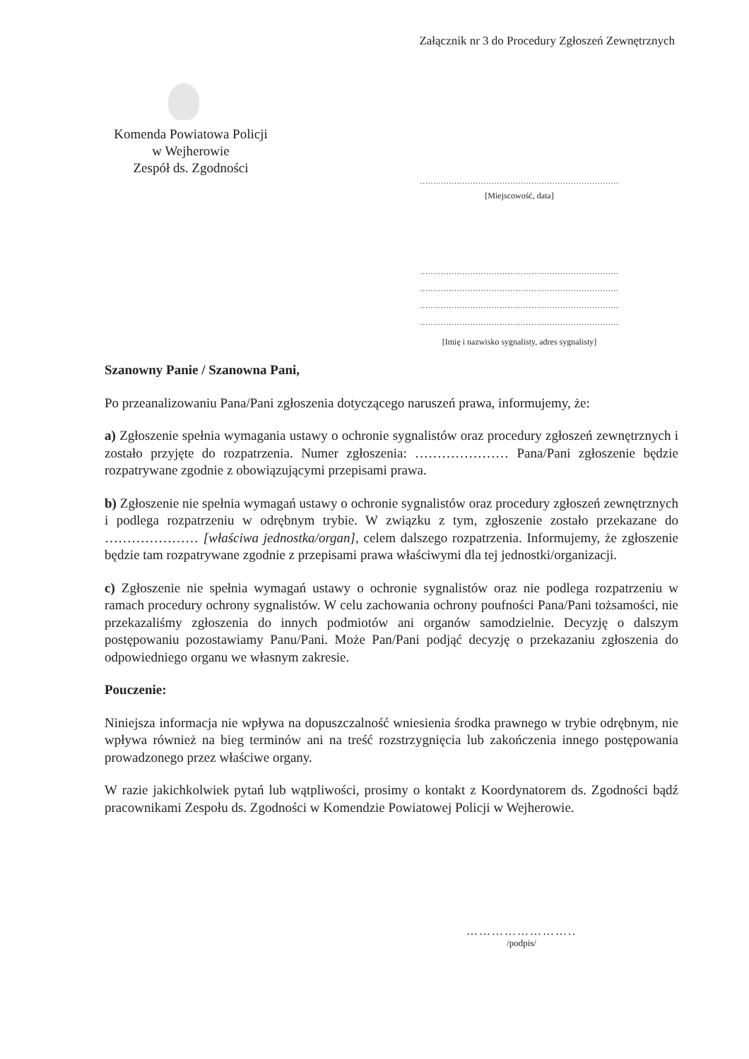Załącznik nr 3 do Procedury Zgłoszeń Zewnętrznych
Komenda Powiatowa Policji
w Wejherowie
Zespół ds. Zgodności
...........................................................................
[Miejscowość, data]
...........................................................................
...........................................................................
...........................................................................
...........................................................................
[Imię i nazwisko sygnalisty, adres sygnalisty]
Szanowny Panie / Szanowna Pani,
Po przeanalizowaniu Pana/Pani zgłoszenia dotyczącego naruszeń prawa, informujemy, że:
a) Zgłoszenie spełnia wymagania ustawy o ochronie sygnalistów oraz procedury zgłoszeń zewnętrznych i zostało przyjęte do rozpatrzenia. Numer zgłoszenia: ………………… Pana/Pani zgłoszenie będzie rozpatrywane zgodnie z obowiązującymi przepisami prawa.
b) Zgłoszenie nie spełnia wymagań ustawy o ochronie sygnalistów oraz procedury zgłoszeń zewnętrznych i podlega rozpatrzeniu w odrębnym trybie. W związku z tym, zgłoszenie zostało przekazane do ………………… [właściwa jednostka/organ], celem dalszego rozpatrzenia. Informujemy, że zgłoszenie będzie tam rozpatrywane zgodnie z przepisami prawa właściwymi dla tej jednostki/organizacji.
c) Zgłoszenie nie spełnia wymagań ustawy o ochronie sygnalistów oraz nie podlega rozpatrzeniu w ramach procedury ochrony sygnalistów. W celu zachowania ochrony poufności Pana/Pani tożsamości, nie przekazaliśmy zgłoszenia do innych podmiotów ani organów samodzielnie. Decyzję o dalszym postępowaniu pozostawiamy Panu/Pani. Może Pan/Pani podjąć decyzję o przekazaniu zgłoszenia do odpowiedniego organu we własnym zakresie.
Pouczenie:
Niniejsza informacja nie wpływa na dopuszczalność wniesienia środka prawnego w trybie odrębnym, nie wpływa również na bieg terminów ani na treść rozstrzygnięcia lub zakończenia innego postępowania prowadzonego przez właściwe organy.
W razie jakichkolwiek pytań lub wątpliwości, prosimy o kontakt z Koordynatorem ds. Zgodności bądź pracownikami Zespołu ds. Zgodności w Komendzie Powiatowej Policji w Wejherowie.
……………………..
/podpis/